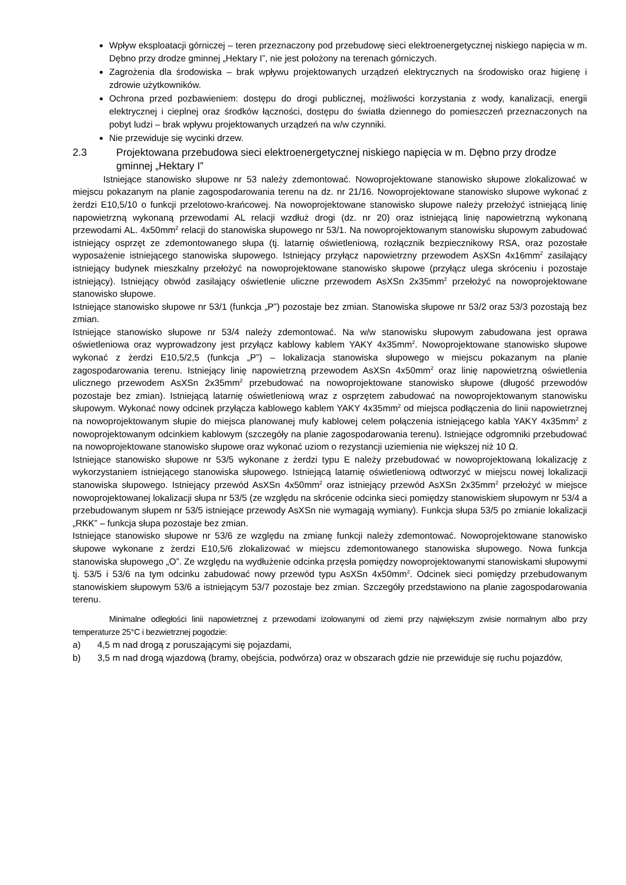Wpływ eksploatacji górniczej – teren przeznaczony pod przebudowę sieci elektroenergetycznej niskiego napięcia w m. Dębno przy drodze gminnej „Hektary I”, nie jest położony na terenach górniczych.
Zagrożenia dla środowiska – brak wpływu projektowanych urządzeń elektrycznych na środowisko oraz higienę i zdrowie użytkowników.
Ochrona przed pozbawieniem: dostępu do drogi publicznej, możliwości korzystania z wody, kanalizacji, energii elektrycznej i cieplnej oraz środków łączności, dostępu do światła dziennego do pomieszczeń przeznaczonych na pobyt ludzi – brak wpływu projektowanych urządzeń na w/w czynniki.
Nie przewiduje się wycinki drzew.
2.3 Projektowana przebudowa sieci elektroenergetycznej niskiego napięcia w m. Dębno przy drodze gminnej „Hektary I”
Istniejące stanowisko słupowe nr 53 należy zdemontować. Nowoprojektowane stanowisko słupowe zlokalizować w miejscu pokazanym na planie zagospodarowania terenu na dz. nr 21/16. Nowoprojektowane stanowisko słupowe wykonać z żerdzi E10,5/10 o funkcji przelotowo-krańcowej. Na nowoprojektowane stanowisko słupowe należy przełożyć istniejącą linię napowietrzną wykonaną przewodami AL relacji wzdłuż drogi (dz. nr 20) oraz istniejącą linię napowietrzną wykonaną przewodami AL. 4x50mm<sup>2</sup> relacji do stanowiska słupowego nr 53/1. Na nowoprojektowanym stanowisku słupowym zabudować istniejący osprzęt ze zdemontowanego słupa (tj. latarnię oświetleniową, rozłącznik bezpiecznikowy RSA, oraz pozostałe wyposażenie istniejącego stanowiska słupowego. Istniejący przyłącz napowietrzny przewodem AsXSn 4x16mm<sup>2</sup> zasilający istniejący budynek mieszkalny przełożyć na nowoprojektowane stanowisko słupowe (przyłącz ulega skróceniu i pozostaje istniejący). Istniejący obwód zasilający oświetlenie uliczne przewodem AsXSn 2x35mm<sup>2</sup> przełożyć na nowoprojektowane stanowisko słupowe.
Istniejące stanowisko słupowe nr 53/1 (funkcja „P”) pozostaje bez zmian. Stanowiska słupowe nr 53/2 oraz 53/3 pozostają bez zmian.
Istniejące stanowisko słupowe nr 53/4 należy zdemontować. Na w/w stanowisku słupowym zabudowana jest oprawa oświetleniowa oraz wyprowadzony jest przyłącz kablowy kablem YAKY 4x35mm<sup>2</sup>. Nowoprojektowane stanowisko słupowe wykonać z żerdzi E10,5/2,5 (funkcja „P”) – lokalizacja stanowiska słupowego w miejscu pokazanym na planie zagospodarowania terenu. Istniejący linię napowietrzną przewodem AsXSn 4x50mm<sup>2</sup> oraz linię napowietrzną oświetlenia ulicznego przewodem AsXSn 2x35mm<sup>2</sup> przebudować na nowoprojektowane stanowisko słupowe (długość przewodów pozostaje bez zmian). Istniejącą latarnię oświetleniową wraz z osprzętem zabudować na nowoprojektowanym stanowisku słupowym. Wykonać nowy odcinek przyłącza kablowego kablem YAKY 4x35mm<sup>2</sup> od miejsca podłączenia do linii napowietrznej na nowoprojektowanym słupie do miejsca planowanej mufy kablowej celem połączenia istniejącego kabla YAKY 4x35mm<sup>2</sup> z nowoprojektowanym odcinkiem kablowym (szczegóły na planie zagospodarowania terenu). Istniejące odgromniki przebudować na nowoprojektowane stanowisko słupowe oraz wykonać uziom o rezystancji uziemienia nie większej niż 10 Ω.
Istniejące stanowisko słupowe nr 53/5 wykonane z żerdzi typu E należy przebudować w nowoprojektowaną lokalizację z wykorzystaniem istniejącego stanowiska słupowego. Istniejącą latarnię oświetleniową odtworzyć w miejscu nowej lokalizacji stanowiska słupowego. Istniejący przewód AsXSn 4x50mm<sup>2</sup> oraz istniejący przewód AsXSn 2x35mm<sup>2</sup> przełożyć w miejsce nowoprojektowanej lokalizacji słupa nr 53/5 (ze względu na skrócenie odcinka sieci pomiędzy stanowiskiem słupowym nr 53/4 a przebudowanym słupem nr 53/5 istniejące przewody AsXSn nie wymagają wymiany). Funkcja słupa 53/5 po zmianie lokalizacji „RKK” – funkcja słupa pozostaje bez zmian.
Istniejące stanowisko słupowe nr 53/6 ze względu na zmianę funkcji należy zdemontować. Nowoprojektowane stanowisko słupowe wykonane z żerdzi E10,5/6 zlokalizować w miejscu zdemontowanego stanowiska słupowego. Nowa funkcja stanowiska słupowego „O”. Ze względu na wydłużenie odcinka przęsła pomiędzy nowoprojektowanymi stanowiskami słupowymi tj. 53/5 i 53/6 na tym odcinku zabudować nowy przewód typu AsXSn 4x50mm<sup>2</sup>. Odcinek sieci pomiędzy przebudowanym stanowiskiem słupowym 53/6 a istniejącym 53/7 pozostaje bez zmian. Szczegóły przedstawiono na planie zagospodarowania terenu.
Minimalne odległości linii napowietrznej z przewodami izolowanymi od ziemi przy największym zwisie normalnym albo przy temperaturze 25°C i bezwietrznej pogodzie:
a) 4,5 m nad drogą z poruszającymi się pojazdami,
b) 3,5 m nad drogą wjazdową (bramy, obejścia, podwórza) oraz w obszarach gdzie nie przewiduje się ruchu pojazdów,